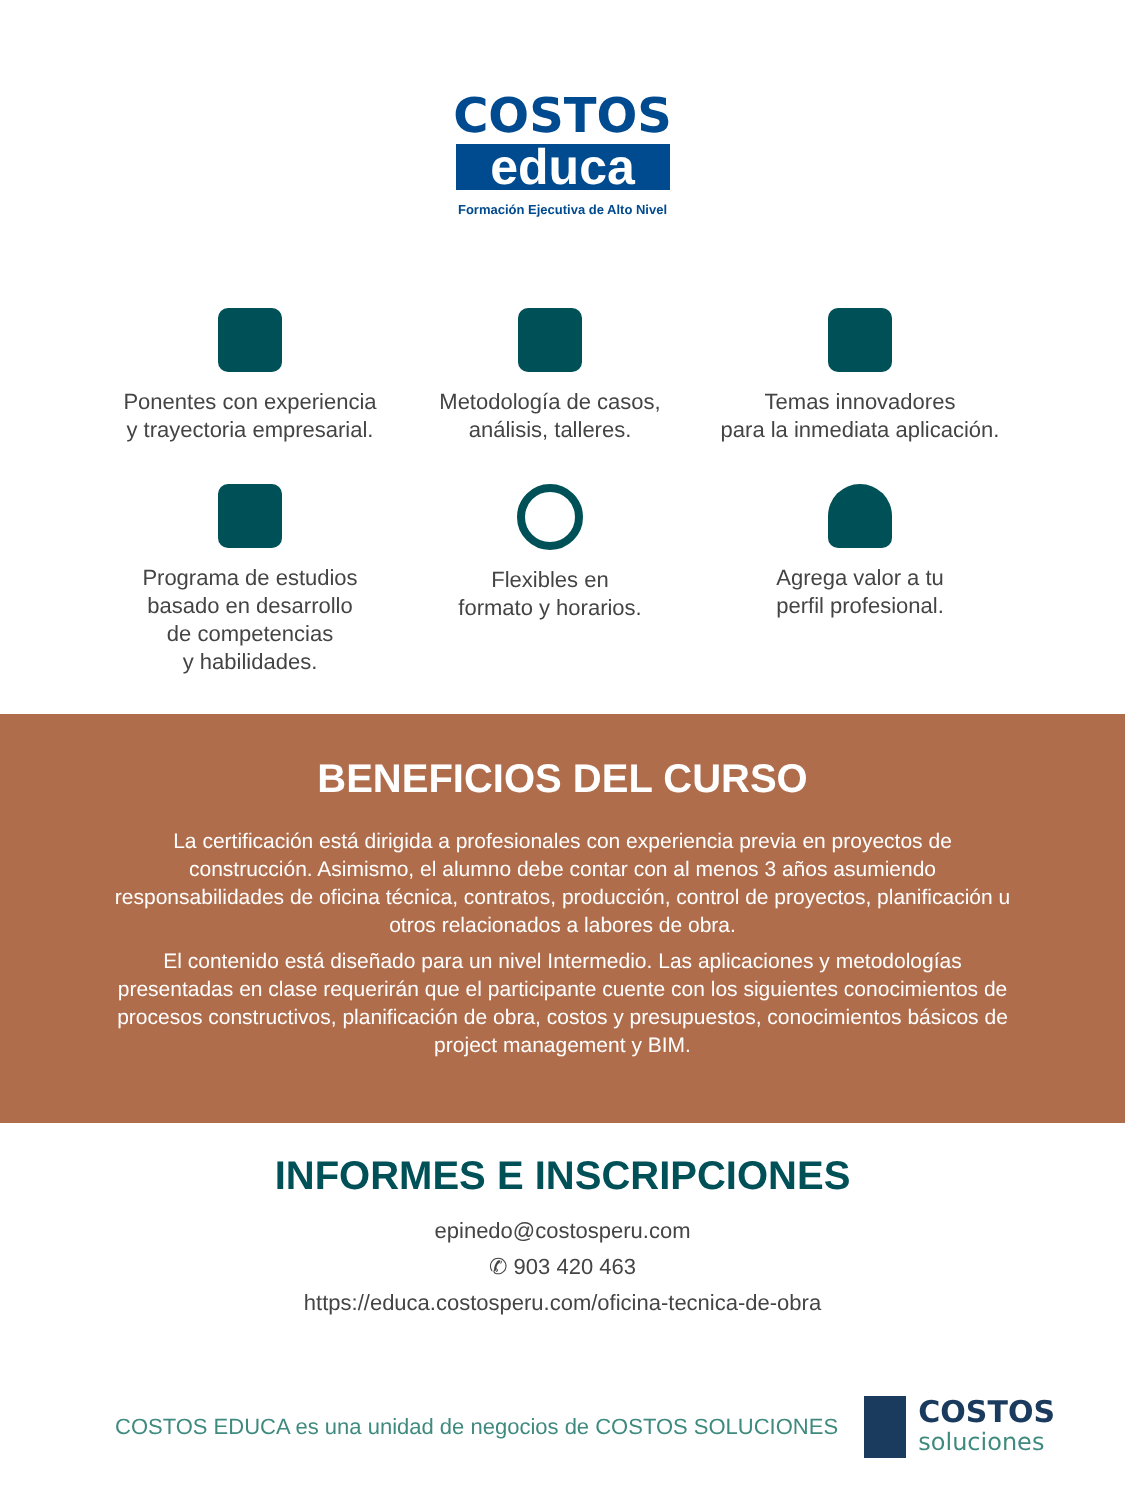COSTOS
educa
Formación Ejecutiva de Alto Nivel
Ponentes con experiencia
y trayectoria empresarial.
Metodología de casos,
análisis, talleres.
Temas innovadores
para la inmediata aplicación.
Programa de estudios
basado en desarrollo
de competencias
y habilidades.
Flexibles en
formato y horarios.
Agrega valor a tu
perfil profesional.
BENEFICIOS DEL CURSO
La certificación está dirigida a profesionales con experiencia previa en proyectos de construcción. Asimismo, el alumno debe contar con al menos 3 años asumiendo responsabilidades de oficina técnica, contratos, producción, control de proyectos, planificación u otros relacionados a labores de obra.
El contenido está diseñado para un nivel Intermedio. Las aplicaciones y metodologías presentadas en clase requerirán que el participante cuente con los siguientes conocimientos de procesos constructivos, planificación de obra, costos y presupuestos, conocimientos básicos de project management y BIM.
INFORMES E INSCRIPCIONES
epinedo@costosperu.com
✆ 903 420 463
https://educa.costosperu.com/oficina-tecnica-de-obra
COSTOS EDUCA es una unidad de negocios de COSTOS SOLUCIONES
COSTOS
soluciones